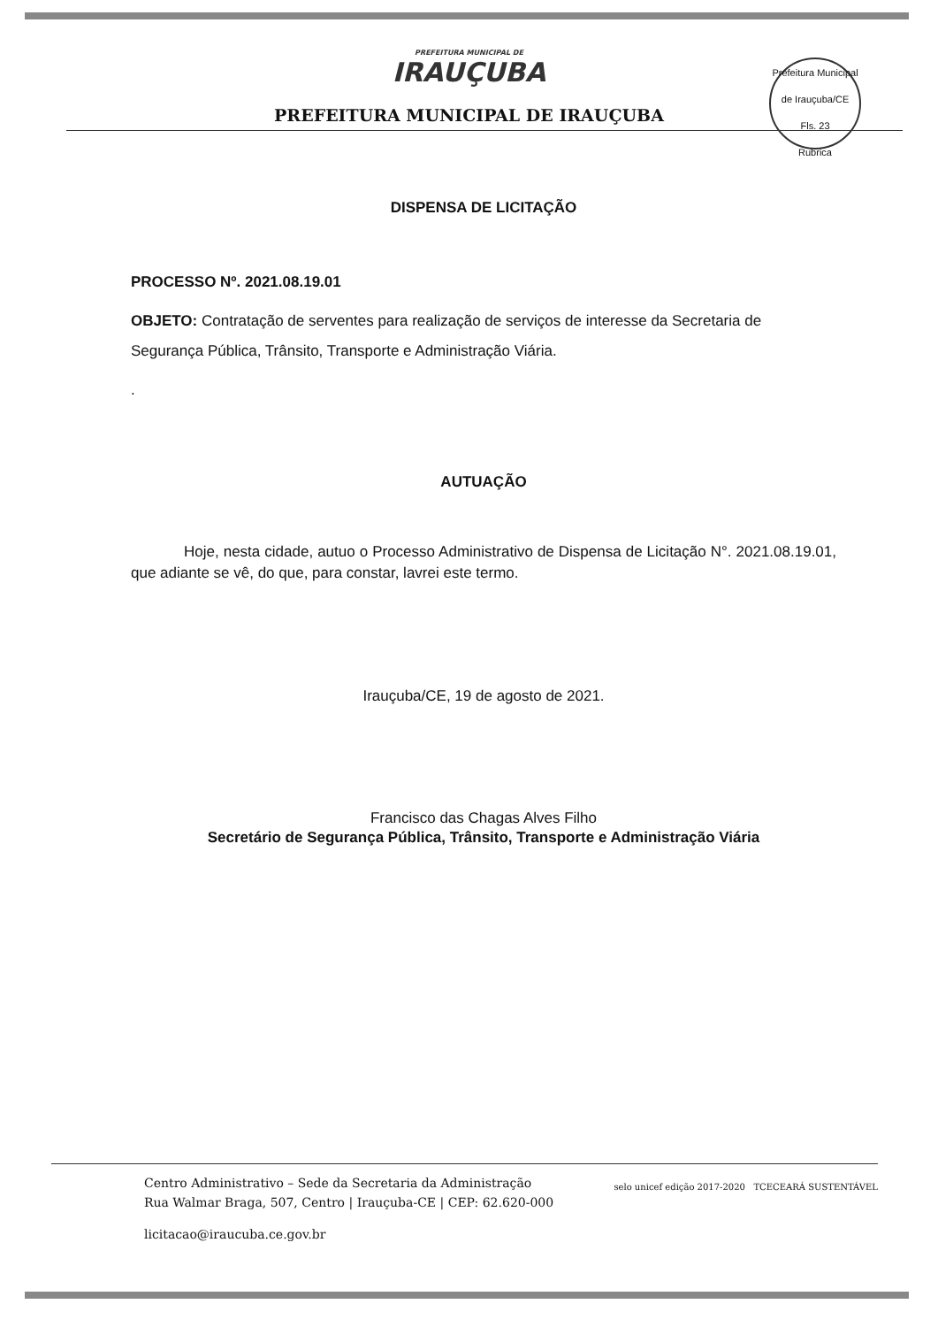PREFEITURA MUNICIPAL DE
IRAUÇUBA
PREFEITURA MUNICIPAL DE IRAUÇUBA
Prefeitura Municipal de Irauçuba/CE
Fls. 23
Rubrica
DISPENSA DE LICITAÇÃO
PROCESSO Nº. 2021.08.19.01
OBJETO: Contratação de serventes para realização de serviços de interesse da Secretaria de Segurança Pública, Trânsito, Transporte e Administração Viária.
.
AUTUAÇÃO
Hoje, nesta cidade, autuo o Processo Administrativo de Dispensa de Licitação N°. 2021.08.19.01, que adiante se vê, do que, para constar, lavrei este termo.
Irauçuba/CE, 19 de agosto de 2021.
Francisco das Chagas Alves Filho
Secretário de Segurança Pública, Trânsito, Transporte e Administração Viária
Centro Administrativo – Sede da Secretaria da Administração
Rua Walmar Braga, 507, Centro | Irauçuba-CE | CEP: 62.620-000
licitacao@iraucuba.ce.gov.br
selo unicef edição 2017-2020 TCECEARÁ SUSTENTÁVEL